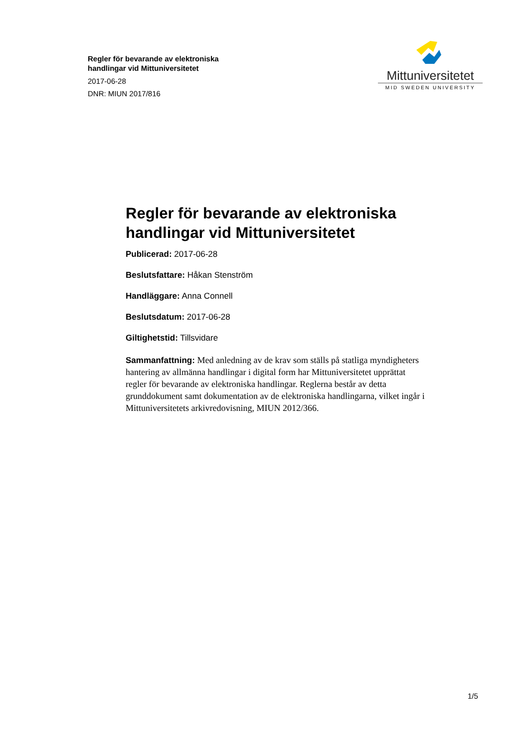Regler för bevarande av elektroniska
handlingar vid Mittuniversitetet
2017-06-28
DNR: MIUN 2017/816
Mittuniversitetet
MID SWEDEN UNIVERSITY
Regler för bevarande av elektroniska handlingar vid Mittuniversitetet
Publicerad: 2017-06-28
Beslutsfattare: Håkan Stenström
Handläggare: Anna Connell
Beslutsdatum: 2017-06-28
Giltighetstid: Tillsvidare
Sammanfattning: Med anledning av de krav som ställs på statliga myndigheters hantering av allmänna handlingar i digital form har Mittuniversitetet upprättat regler för bevarande av elektroniska handlingar. Reglerna består av detta grunddokument samt dokumentation av de elektroniska handlingarna, vilket ingår i Mittuniversitetets arkivredovisning, MIUN 2012/366.
1/5